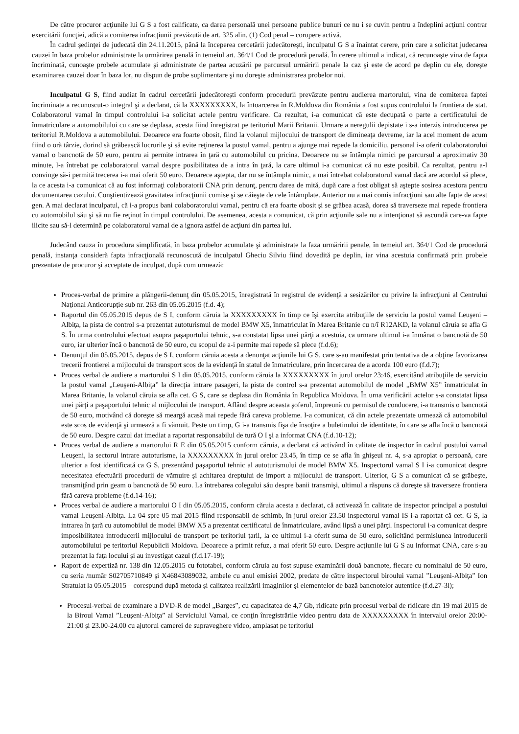De către procuror acţiunile lui G S a fost calificate, ca darea personală unei persoane publice bunuri ce nu i se cuvin pentru a îndeplini acţiuni contrar exercitării funcţiei, adică a comiterea infracţiunii prevăzută de art. 325 alin. (1) Cod penal – corupere activă.
În cadrul şedinţei de judecată din 24.11.2015, până la începerea cercetării judecătoreşti, inculpatul G S a înaintat cerere, prin care a solicitat judecarea cauzei în baza probelor administrate la urmărirea penală în temeiul art. 364/1 Cod de procedură penală. În cerere ultimul a indicat, că recunoaşte vina de fapta încriminată, cunoaşte probele acumulate şi administrate de partea acuzării pe parcursul urmăririi penale la caz şi este de acord pe deplin cu ele, doreşte examinarea cauzei doar în baza lor, nu dispun de probe suplimentare şi nu doreşte administrarea probelor noi.
Inculpatul G S, fiind audiat în cadrul cercetării judecătoreşti conform procedurii prevăzute pentru audierea martorului, vina de comiterea faptei încriminate a recunoscut-o integral şi a declarat, că la XXXXXXXXX, la întoarcerea în R.Moldova din România a fost supus controlului la frontiera de stat. Colaboratorul vamal în timpul controlului i-a solicitat actele pentru verificare. Ca rezultat, i-a comunicat că este decupată o parte a certificatului de înmatriculare a automobilului cu care se deplasa, acesta fiind înregistrat pe teritoriul Marii Britanii. Urmare a neregulii depistate i s-a interzis introducerea pe teritoriul R.Moldova a automobilului. Deoarece era foarte obosit, fiind la volanul mijlocului de transport de dimineaţa devreme, iar la acel moment de acum fiind o oră târzie, dorind să grăbească lucrurile şi să evite reţinerea la postul vamal, pentru a ajunge mai repede la domiciliu, personal i-a oferit colaboratorului vamal o bancnotă de 50 euro, pentru ai permite intrarea în ţară cu automobilul cu pricina. Deoarece nu se întâmpla nimici pe parcursul a aproximativ 30 minute, l-a întrebat pe colaboratorul vamal despre posibilitatea de a intra în ţară, la care ultimul i-a comunicat că nu este posibil. Ca rezultat, pentru a-l convinge să-i permită trecerea i-a mai oferit 50 euro. Deoarece aştepta, dar nu se întâmpla nimic, a mai întrebat colaboratorul vamal dacă are acordul să plece, la ce acesta i-a comunicat că au fost informaţi colaboratorii CNA prin denunţ, pentru darea de mită, după care a fost obligat să aştepte sosirea acestora pentru documentarea cazului. Conştientizează gravitatea infracţiunii comise şi se căieşte de cele întâmplate. Anterior nu a mai comis infracţiuni sau alte fapte de acest gen. A mai declarat inculpatul, că i-a propus bani colaboratorului vamal, pentru că era foarte obosit şi se grăbea acasă, dorea să traverseze mai repede frontiera cu automobilul său şi să nu fie reţinut în timpul controlului. De asemenea, acesta a comunicat, că prin acţiunile sale nu a intenţionat să ascundă care-va fapte ilicite sau să-l determină pe colaboratorul vamal de a ignora astfel de acţiuni din partea lui.
Judecând cauza în procedura simplificată, în baza probelor acumulate şi administrate la faza urmăririi penale, în temeiul art. 364/1 Cod de procedură penală, instanţa consideră fapta infracţională recunoscută de inculpatul Gheciu Silviu fiind dovedită pe deplin, iar vina acestuia confirmată prin probele prezentate de procuror şi acceptate de inculpat, după cum urmează:
Proces-verbal de primire a plângerii-denunţ din 05.05.2015, înregistrată în registrul de evidenţă a sesizărilor cu privire la infracţiuni al Centrului Naţional Anticorupţie sub nr. 263 din 05.05.2015 (f.d. 4);
Raportul din 05.05.2015 depus de S I, conform căruia la XXXXXXXXX în timp ce îşi exercita atribuţiile de serviciu la postul vamal Leuşeni – Albiţa, la pista de control s-a prezentat autoturismul de model BMW X5, înmatriculat în Marea Britanie cu n/î R12AKD, la volanul căruia se afla G S. În urma controlului efectuat asupra paşaportului tehnic, s-a constatat lipsa unei părţi a acestuia, ca urmare ultimul i-a înmânat o bancnotă de 50 euro, iar ulterior încă o bancnotă de 50 euro, cu scopul de a-i permite mai repede să plece (f.d.6);
Denunţul din 05.05.2015, depus de S I, conform căruia acesta a denunţat acţiunile lui G S, care s-au manifestat prin tentativa de a obţine favorizarea trecerii frontierei a mijlocului de transport scos de la evidenţă în statul de înmatriculare, prin încercarea de a acorda 100 euro (f.d.7);
Proces verbal de audiere a martorului S I din 05.05.2015, conform căruia la XXXXXXXXX în jurul orelor 23:46, exercitând atribuţiile de serviciu la postul vamal „Leuşeni-Albiţa” la direcţia intrare pasageri, la pista de control s-a prezentat automobilul de model „BMW X5” înmatriculat în Marea Britanie, la volanul căruia se afla cet. G S, care se deplasa din România în Republica Moldova. În urna verificării actelor s-a constatat lipsa unei părţi a paşaportului tehnic al mijlocului de transport. Aflând despre aceasta şoferul, împreună cu permisul de conducere, i-a transmis o bancnotă de 50 euro, motivând că doreşte să meargă acasă mai repede fără careva probleme. I-a comunicat, că din actele prezentate urmează că automobilul este scos de evidenţă şi urmează a fi vămuit. Peste un timp, G i-a transmis fişa de însoţire a buletinului de identitate, în care se afla încă o bancnotă de 50 euro. Despre cazul dat imediat a raportat responsabilul de tură O I şi a informat CNA (f.d.10-12);
Proces verbal de audiere a martorului R E din 05.05.2015 conform căruia, a declarat că activând în calitate de inspector în cadrul postului vamal Leuşeni, la sectorul intrare autoturisme, la XXXXXXXXX în jurul orelor 23.45, în timp ce se afla în ghişeul nr. 4, s-a apropiat o persoană, care ulterior a fost identificată ca G S, prezentând paşaportul tehnic al autoturismului de model BMW X5. Inspectorul vamal S I i-a comunicat despre necesitatea efectuării procedurii de vămuire şi achitarea dreptului de import a mijlocului de transport. Ulterior, G S a comunicat că se grăbeşte, transmiţând prin geam o bancnotă de 50 euro. La întrebarea colegului său despre banii transmişi, ultimul a răspuns că doreşte să traverseze frontiera fără careva probleme (f.d.14-16);
Proces verbal de audiere a martorului O I din 05.05.2015, conform căruia acesta a declarat, că activează în calitate de inspector principal a postului vamal Leuşeni-Albiţa. La 04 spre 05 mai 2015 fiind responsabil de schimb, în jurul orelor 23.50 inspectorul vamal IS i-a raportat că cet. G S, la intrarea în ţară cu automobilul de model BMW X5 a prezentat certificatul de înmatriculare, având lipsă a unei părţi. Inspectorul i-a comunicat despre imposibilitatea introducerii mijlocului de transport pe teritoriul ţarii, la ce ultimul i-a oferit suma de 50 euro, solicitând permisiunea introducerii automobilului pe teritoriul Republicii Moldova. Deoarece a primit refuz, a mai oferit 50 euro. Despre acţiunile lui G S au informat CNA, care s-au prezentat la faţa locului şi au investigat cazul (f.d.17-19);
Raport de expertiză nr. 138 din 12.05.2015 cu fototabel, conform căruia au fost supuse examinării două bancnote, fiecare cu nominalul de 50 euro, cu seria /număr S02705710849 şi X46843089032, ambele cu anul emisiei 2002, predate de către inspectorul biroului vamal ”Leuşeni-Albiţa” Ion Stratulat la 05.05.2015 – corespund după metoda şi calitatea realizării imaginilor şi elementelor de bază bancnotelor autentice (f.d.27-3l);
Procesul-verbal de examinare a DVD-R de model „Barges”, cu capacitatea de 4,7 Gb, ridicate prin procesul verbal de ridicare din 19 mai 2015 de la Biroul Vamal ”Leuşeni-Albiţa” al Serviciului Vamal, ce conţin înregistrările video pentru data de XXXXXXXXX în intervalul orelor 20:00-21:00 şi 23.00-24.00 cu ajutorul camerei de supraveghere video, amplasat pe teritoriul